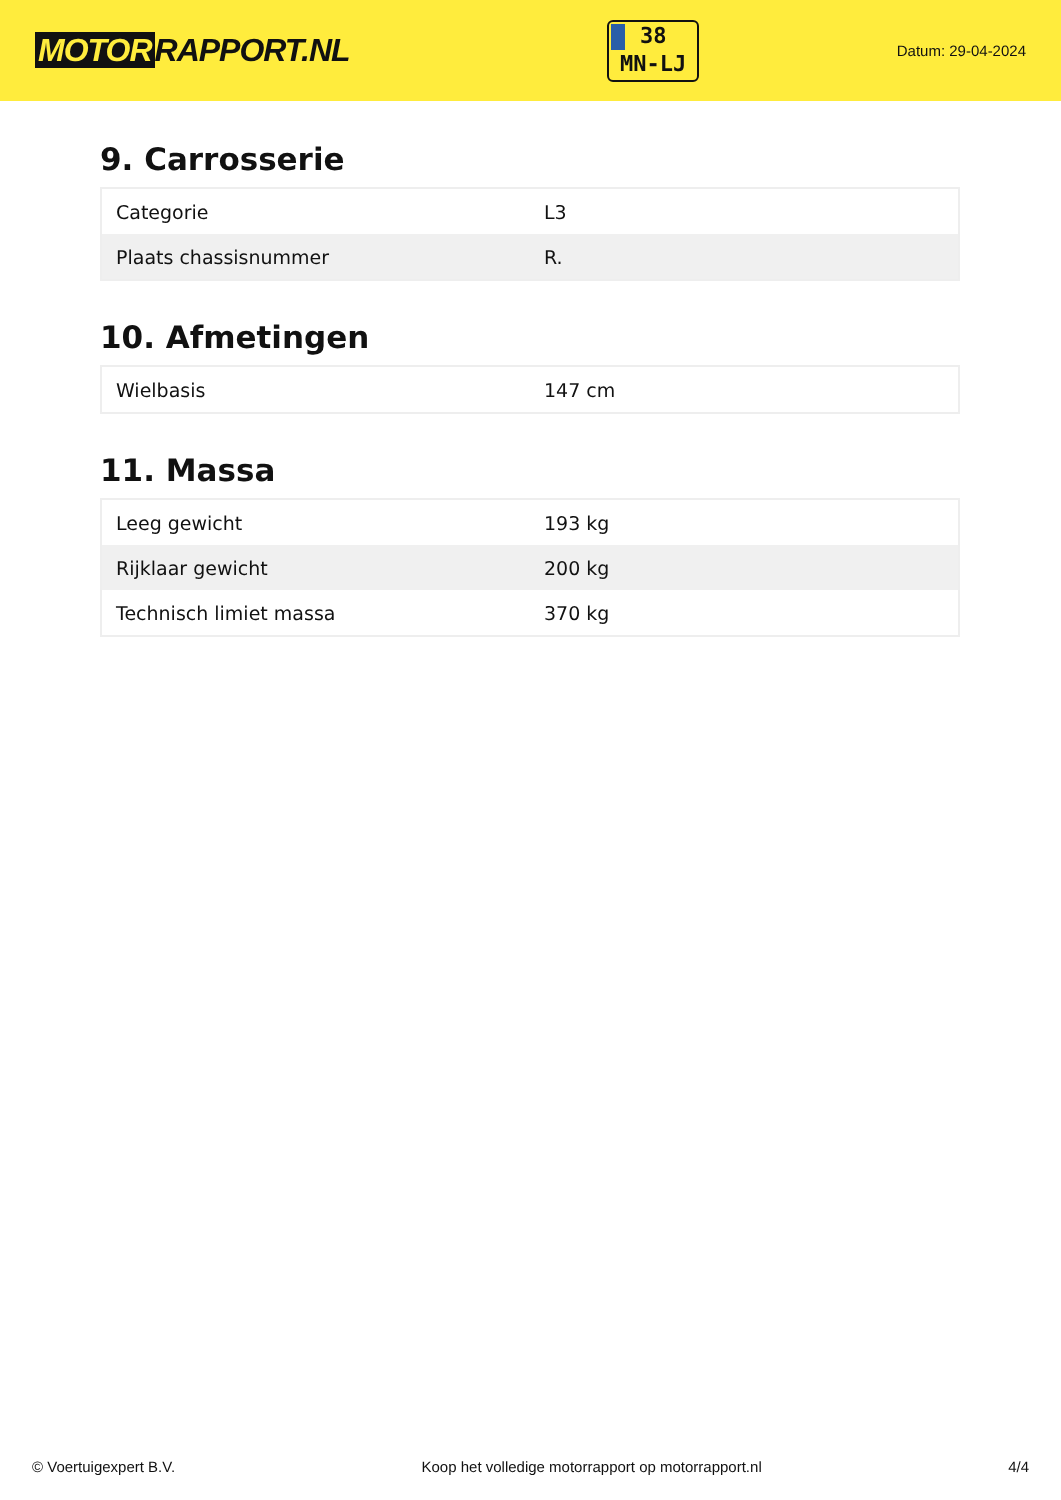MOTOR RAPPORT.NL
38
MN-LJ
Datum: 29-04-2024
9. Carrosserie
| Categorie | L3 |
| Plaats chassisnummer | R. |
10. Afmetingen
| Wielbasis | 147 cm |
11. Massa
| Leeg gewicht | 193 kg |
| Rijklaar gewicht | 200 kg |
| Technisch limiet massa | 370 kg |
© Voertuigexpert B.V. Koop het volledige motorrapport op motorrapport.nl 4/4